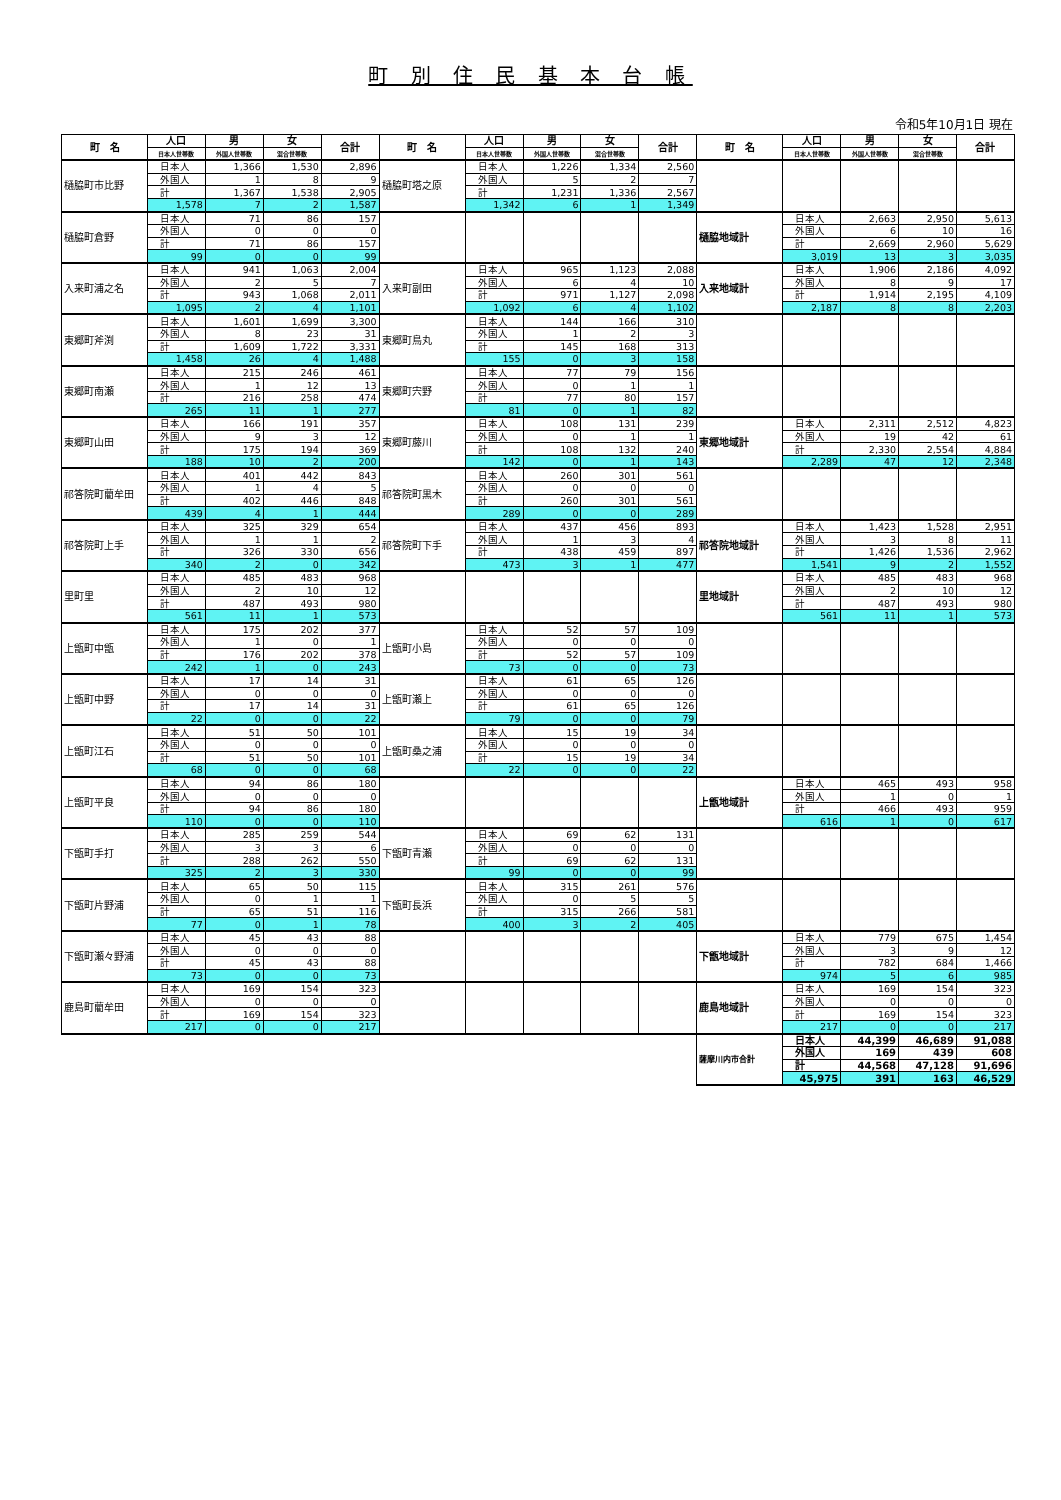町 別 住 民 基 本 台 帳
令和5年10月1日 現在
| 町 名 | 人口 | 男 | 女 | 合計 | 町 名 | 人口 | 男 | 女 | 合計 | 町 名 | 人口 | 男 | 女 | 合計 |
| --- | --- | --- | --- | --- | --- | --- | --- | --- | --- | --- | --- | --- | --- | --- |
| | 日本人世帯数 | 外国人世帯数 | 混合世帯数 | | | 日本人世帯数 | 外国人世帯数 | 混合世帯数 | | | 日本人世帯数 | 外国人世帯数 | 混合世帯数 | |
| 樋脇町市比野 | 日本人 | 1,366 | 1,530 | 2,896 | 樋脇町塔之原 | 日本人 | 1,226 | 1,334 | 2,560 | | | | | |
| | 外国人 | 1 | 8 | 9 | | 外国人 | 5 | 2 | 7 | | | | | |
| | 計 | 1,367 | 1,538 | 2,905 | | 計 | 1,231 | 1,336 | 2,567 | | | | | |
| | 1,578 | 7 | 2 | 1,587 | | 1,342 | 6 | 1 | 1,349 | | | | | |
| 樋脇町倉野 | 日本人 | 71 | 86 | 157 | | | | | | 樋脇地域計 | 日本人 | 2,663 | 2,950 | 5,613 |
| | 外国人 | 0 | 0 | 0 | | | | | | | 外国人 | 6 | 10 | 16 |
| | 計 | 71 | 86 | 157 | | | | | | | 計 | 2,669 | 2,960 | 5,629 |
| | 99 | 0 | 0 | 99 | | | | | | | 3,019 | 13 | 3 | 3,035 |
| 入来町浦之名 | 日本人 | 941 | 1,063 | 2,004 | 入来町副田 | 日本人 | 965 | 1,123 | 2,088 | 入来地域計 | 日本人 | 1,906 | 2,186 | 4,092 |
| | 外国人 | 2 | 5 | 7 | | 外国人 | 6 | 4 | 10 | | 外国人 | 8 | 9 | 17 |
| | 計 | 943 | 1,068 | 2,011 | | 計 | 971 | 1,127 | 2,098 | | 計 | 1,914 | 2,195 | 4,109 |
| | 1,095 | 2 | 4 | 1,101 | | 1,092 | 6 | 4 | 1,102 | | 2,187 | 8 | 8 | 2,203 |
| 東郷町斧渕 | 日本人 | 1,601 | 1,699 | 3,300 | 東郷町鳥丸 | 日本人 | 144 | 166 | 310 | | | | | |
| | 外国人 | 8 | 23 | 31 | | 外国人 | 1 | 2 | 3 | | | | | |
| | 計 | 1,609 | 1,722 | 3,331 | | 計 | 145 | 168 | 313 | | | | | |
| | 1,458 | 26 | 4 | 1,488 | | 155 | 0 | 3 | 158 | | | | | |
| 東郷町南瀬 | 日本人 | 215 | 246 | 461 | 東郷町宍野 | 日本人 | 77 | 79 | 156 | | | | | |
| | 外国人 | 1 | 12 | 13 | | 外国人 | 0 | 1 | 1 | | | | | |
| | 計 | 216 | 258 | 474 | | 計 | 77 | 80 | 157 | | | | | |
| | 265 | 11 | 1 | 277 | | 81 | 0 | 1 | 82 | | | | | |
| 東郷町山田 | 日本人 | 166 | 191 | 357 | 東郷町藤川 | 日本人 | 108 | 131 | 239 | 東郷地域計 | 日本人 | 2,311 | 2,512 | 4,823 |
| | 外国人 | 9 | 3 | 12 | | 外国人 | 0 | 1 | 1 | | 外国人 | 19 | 42 | 61 |
| | 計 | 175 | 194 | 369 | | 計 | 108 | 132 | 240 | | 計 | 2,330 | 2,554 | 4,884 |
| | 188 | 10 | 2 | 200 | | 142 | 0 | 1 | 143 | | 2,289 | 47 | 12 | 2,348 |
| 祁答院町藺牟田 | 日本人 | 401 | 442 | 843 | 祁答院町黒木 | 日本人 | 260 | 301 | 561 | | | | | |
| | 外国人 | 1 | 4 | 5 | | 外国人 | 0 | 0 | 0 | | | | | |
| | 計 | 402 | 446 | 848 | | 計 | 260 | 301 | 561 | | | | | |
| | 439 | 4 | 1 | 444 | | 289 | 0 | 0 | 289 | | | | | |
| 祁答院町上手 | 日本人 | 325 | 329 | 654 | 祁答院町下手 | 日本人 | 437 | 456 | 893 | 祁答院地域計 | 日本人 | 1,423 | 1,528 | 2,951 |
| | 外国人 | 1 | 1 | 2 | | 外国人 | 1 | 3 | 4 | | 外国人 | 3 | 8 | 11 |
| | 計 | 326 | 330 | 656 | | 計 | 438 | 459 | 897 | | 計 | 1,426 | 1,536 | 2,962 |
| | 340 | 2 | 0 | 342 | | 473 | 3 | 1 | 477 | | 1,541 | 9 | 2 | 1,552 |
| 里町里 | 日本人 | 485 | 483 | 968 | | | | | | 里地域計 | 日本人 | 485 | 483 | 968 |
| | 外国人 | 2 | 10 | 12 | | | | | | | 外国人 | 2 | 10 | 12 |
| | 計 | 487 | 493 | 980 | | | | | | | 計 | 487 | 493 | 980 |
| | 561 | 11 | 1 | 573 | | | | | | | 561 | 11 | 1 | 573 |
| 上甑町中甑 | 日本人 | 175 | 202 | 377 | 上甑町小島 | 日本人 | 52 | 57 | 109 | | | | | |
| | 外国人 | 1 | 0 | 1 | | 外国人 | 0 | 0 | 0 | | | | | |
| | 計 | 176 | 202 | 378 | | 計 | 52 | 57 | 109 | | | | | |
| | 242 | 1 | 0 | 243 | | 73 | 0 | 0 | 73 | | | | | |
| 上甑町中野 | 日本人 | 17 | 14 | 31 | 上甑町瀬上 | 日本人 | 61 | 65 | 126 | | | | | |
| | 外国人 | 0 | 0 | 0 | | 外国人 | 0 | 0 | 0 | | | | | |
| | 計 | 17 | 14 | 31 | | 計 | 61 | 65 | 126 | | | | | |
| | 22 | 0 | 0 | 22 | | 79 | 0 | 0 | 79 | | | | | |
| 上甑町江石 | 日本人 | 51 | 50 | 101 | 上甑町桑之浦 | 日本人 | 15 | 19 | 34 | | | | | |
| | 外国人 | 0 | 0 | 0 | | 外国人 | 0 | 0 | 0 | | | | | |
| | 計 | 51 | 50 | 101 | | 計 | 15 | 19 | 34 | | | | | |
| | 68 | 0 | 0 | 68 | | 22 | 0 | 0 | 22 | | | | | |
| 上甑町平良 | 日本人 | 94 | 86 | 180 | | | | | | 上甑地域計 | 日本人 | 465 | 493 | 958 |
| | 外国人 | 0 | 0 | 0 | | | | | | | 外国人 | 1 | 0 | 1 |
| | 計 | 94 | 86 | 180 | | | | | | | 計 | 466 | 493 | 959 |
| | 110 | 0 | 0 | 110 | | | | | | | 616 | 1 | 0 | 617 |
| 下甑町手打 | 日本人 | 285 | 259 | 544 | 下甑町青瀬 | 日本人 | 69 | 62 | 131 | | | | | |
| | 外国人 | 3 | 3 | 6 | | 外国人 | 0 | 0 | 0 | | | | | |
| | 計 | 288 | 262 | 550 | | 計 | 69 | 62 | 131 | | | | | |
| | 325 | 2 | 3 | 330 | | 99 | 0 | 0 | 99 | | | | | |
| 下甑町片野浦 | 日本人 | 65 | 50 | 115 | 下甑町長浜 | 日本人 | 315 | 261 | 576 | | | | | |
| | 外国人 | 0 | 1 | 1 | | 外国人 | 0 | 5 | 5 | | | | | |
| | 計 | 65 | 51 | 116 | | 計 | 315 | 266 | 581 | | | | | |
| | 77 | 0 | 1 | 78 | | 400 | 3 | 2 | 405 | | | | | |
| 下甑町瀬々野浦 | 日本人 | 45 | 43 | 88 | | | | | | 下甑地域計 | 日本人 | 779 | 675 | 1,454 |
| | 外国人 | 0 | 0 | 0 | | | | | | | 外国人 | 3 | 9 | 12 |
| | 計 | 45 | 43 | 88 | | | | | | | 計 | 782 | 684 | 1,466 |
| | 73 | 0 | 0 | 73 | | | | | | | 974 | 5 | 6 | 985 |
| 鹿島町藺牟田 | 日本人 | 169 | 154 | 323 | | | | | | 鹿島地域計 | 日本人 | 169 | 154 | 323 |
| | 外国人 | 0 | 0 | 0 | | | | | | | 外国人 | 0 | 0 | 0 |
| | 計 | 169 | 154 | 323 | | | | | | | 計 | 169 | 154 | 323 |
| | 217 | 0 | 0 | 217 | | | | | | | 217 | 0 | 0 | 217 |
| | | | | | | | | | | 薩摩川内市合計 | 日本人 | 44,399 | 46,689 | 91,088 |
| | | | | | | | | | | | 外国人 | 169 | 439 | 608 |
| | | | | | | | | | | | 計 | 44,568 | 47,128 | 91,696 |
| | | | | | | | | | | | 45,975 | 391 | 163 | 46,529 |